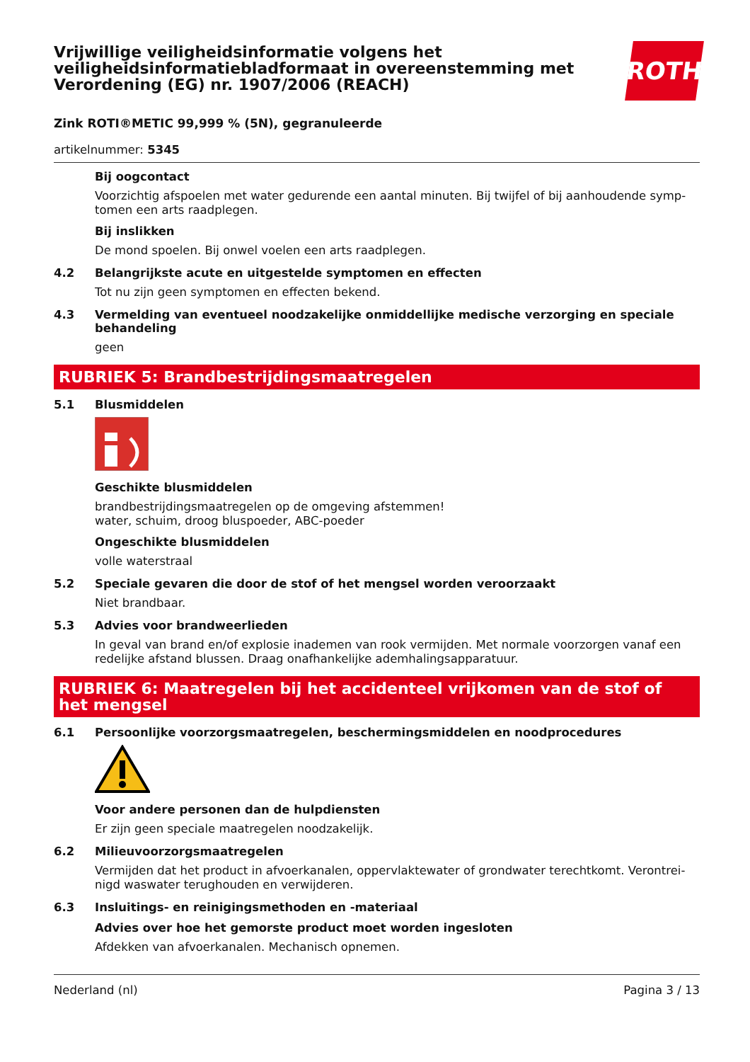Vrijwillige veiligheidsinformatie volgens het veiligheidsinformatiebladformaat in overeenstemming met Verordening (EG) nr. 1907/2006 (REACH)
ROTH
Zink ROTI®METIC 99,999 % (5N), gegranuleerde
artikelnummer: 5345
Bij oogcontact
Voorzichtig afspoelen met water gedurende een aantal minuten. Bij twijfel of bij aanhoudende symp­tomen een arts raadplegen.
Bij inslikken
De mond spoelen. Bij onwel voelen een arts raadplegen.
4.2 Belangrijkste acute en uitgestelde symptomen en effecten
Tot nu zijn geen symptomen en effecten bekend.
4.3 Vermelding van eventueel noodzakelijke onmiddellijke medische verzorging en speciale behandeling
geen
RUBRIEK 5: Brandbestrijdingsmaatregelen
5.1 Blusmiddelen
Geschikte blusmiddelen
brandbestrijdingsmaatregelen op de omgeving afstemmen!
water, schuim, droog bluspoeder, ABC-poeder
Ongeschikte blusmiddelen
volle waterstraal
5.2 Speciale gevaren die door de stof of het mengsel worden veroorzaakt
Niet brandbaar.
5.3 Advies voor brandweerlieden
In geval van brand en/of explosie inademen van rook vermijden. Met normale voorzorgen vanaf een redelijke afstand blussen. Draag onafhankelijke ademhalingsapparatuur.
RUBRIEK 6: Maatregelen bij het accidenteel vrijkomen van de stof of het mengsel
6.1 Persoonlijke voorzorgsmaatregelen, beschermingsmiddelen en noodprocedures
Voor andere personen dan de hulpdiensten
Er zijn geen speciale maatregelen noodzakelijk.
6.2 Milieuvoorzorgsmaatregelen
Vermijden dat het product in afvoerkanalen, oppervlaktewater of grondwater terechtkomt. Verontrei­nigd waswater terughouden en verwijderen.
6.3 Insluitings- en reinigingsmethoden en -materiaal
Advies over hoe het gemorste product moet worden ingesloten
Afdekken van afvoerkanalen. Mechanisch opnemen.
Nederland (nl) Pagina 3 / 13